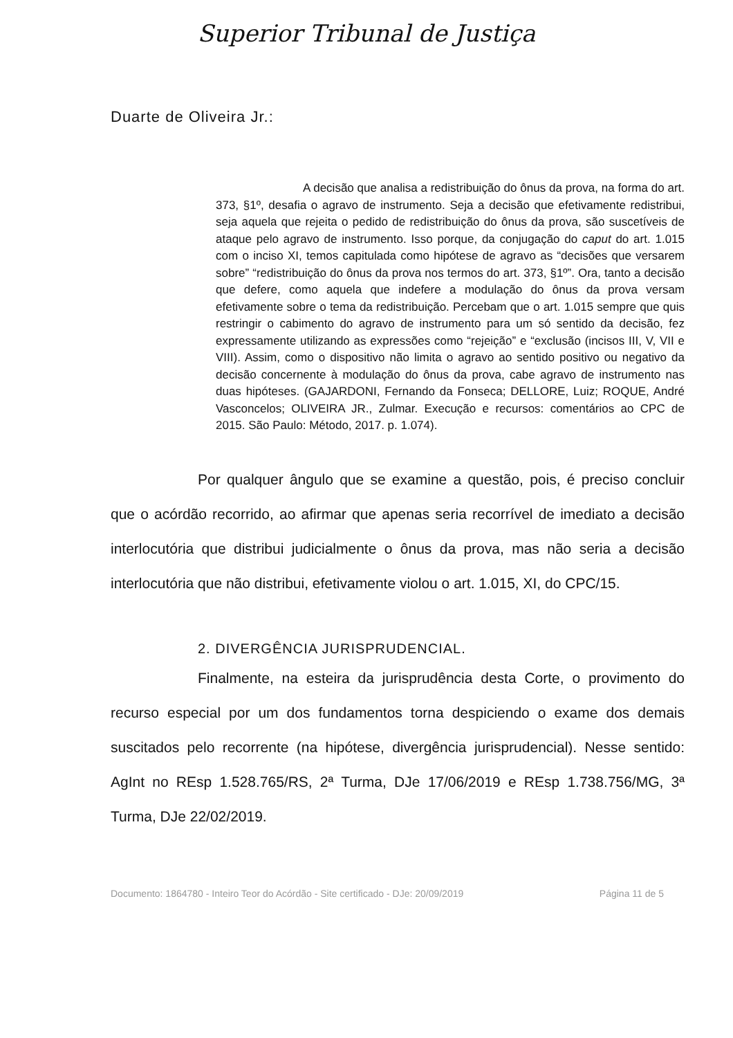Superior Tribunal de Justiça
Duarte de Oliveira Jr.:
A decisão que analisa a redistribuição do ônus da prova, na forma do art. 373, §1º, desafia o agravo de instrumento. Seja a decisão que efetivamente redistribui, seja aquela que rejeita o pedido de redistribuição do ônus da prova, são suscetíveis de ataque pelo agravo de instrumento. Isso porque, da conjugação do caput do art. 1.015 com o inciso XI, temos capitulada como hipótese de agravo as “decisões que versarem sobre” “redistribuição do ônus da prova nos termos do art. 373, §1º”. Ora, tanto a decisão que defere, como aquela que indefere a modulação do ônus da prova versam efetivamente sobre o tema da redistribuição. Percebam que o art. 1.015 sempre que quis restringir o cabimento do agravo de instrumento para um só sentido da decisão, fez expressamente utilizando as expressões como “rejeição” e “exclusão (incisos III, V, VII e VIII). Assim, como o dispositivo não limita o agravo ao sentido positivo ou negativo da decisão concernente à modulação do ônus da prova, cabe agravo de instrumento nas duas hipóteses. (GAJARDONI, Fernando da Fonseca; DELLORE, Luiz; ROQUE, André Vasconcelos; OLIVEIRA JR., Zulmar. Execução e recursos: comentários ao CPC de 2015. São Paulo: Método, 2017. p. 1.074).
Por qualquer ângulo que se examine a questão, pois, é preciso concluir que o acórdão recorrido, ao afirmar que apenas seria recorrível de imediato a decisão interlocutória que distribui judicialmente o ônus da prova, mas não seria a decisão interlocutória que não distribui, efetivamente violou o art. 1.015, XI, do CPC/15.
2. DIVERGÊNCIA JURISPRUDENCIAL.
Finalmente, na esteira da jurisprudência desta Corte, o provimento do recurso especial por um dos fundamentos torna despiciendo o exame dos demais suscitados pelo recorrente (na hipótese, divergência jurisprudencial). Nesse sentido: AgInt no REsp 1.528.765/RS, 2ª Turma, DJe 17/06/2019 e REsp 1.738.756/MG, 3ª Turma, DJe 22/02/2019.
Documento: 1864780 - Inteiro Teor do Acórdão - Site certificado - DJe: 20/09/2019 Página 11 de 5